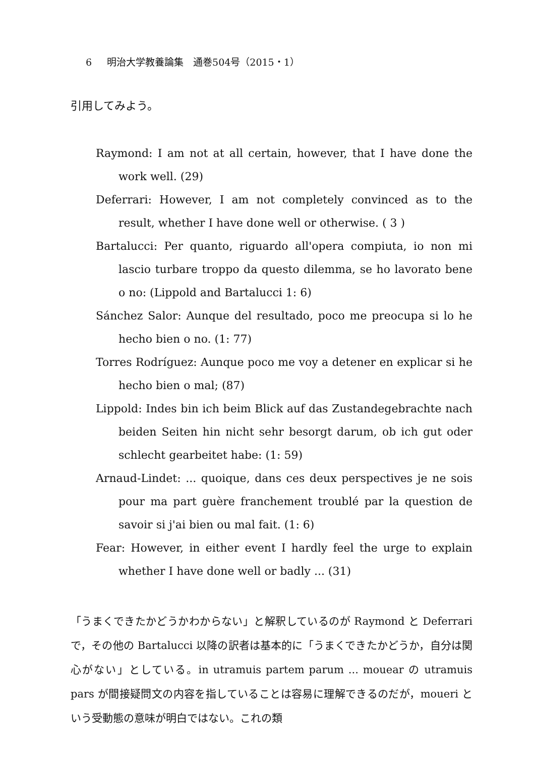6 明治大学教養論集　通巻504号（2015・1）
引用してみよう。
Raymond: I am not at all certain, however, that I have done the work well. (29)
Deferrari: However, I am not completely convinced as to the result, whether I have done well or otherwise. ( 3 )
Bartalucci: Per quanto, riguardo all'opera compiuta, io non mi lascio turbare troppo da questo dilemma, se ho lavorato bene o no: (Lippold and Bartalucci 1: 6)
Sánchez Salor: Aunque del resultado, poco me preocupa si lo he hecho bien o no. (1: 77)
Torres Rodríguez: Aunque poco me voy a detener en explicar si he hecho bien o mal; (87)
Lippold: Indes bin ich beim Blick auf das Zustandegebrachte nach beiden Seiten hin nicht sehr besorgt darum, ob ich gut oder schlecht gearbeitet habe: (1: 59)
Arnaud-Lindet: ... quoique, dans ces deux perspectives je ne sois pour ma part guère franchement troublé par la question de savoir si j'ai bien ou mal fait. (1: 6)
Fear: However, in either event I hardly feel the urge to explain whether I have done well or badly ... (31)
「うまくできたかどうかわからない」と解釈しているのが Raymond と Deferrari で，その他の Bartalucci 以降の訳者は基本的に「うまくできたかどうか，自分は関心がない」としている。in utramuis partem parum ... mouear の utramuis pars が間接疑問文の内容を指していることは容易に理解できるのだが，moueri という受動態の意味が明白ではない。これの類